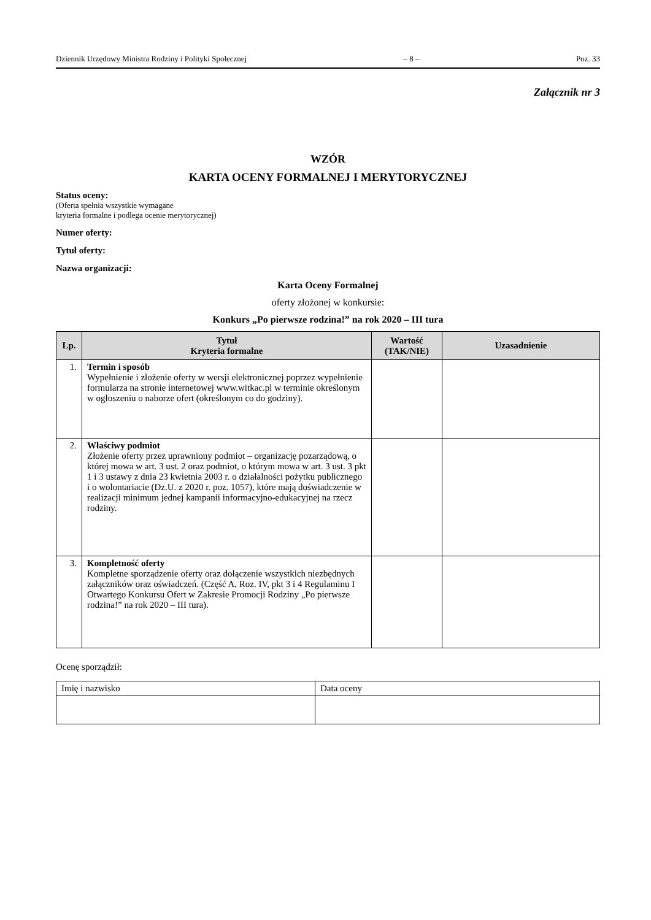Dziennik Urzędowy Ministra Rodziny i Polityki Społecznej – 8 – Poz. 33
Załącznik nr 3
WZÓR
KARTA OCENY FORMALNEJ I MERYTORYCZNEJ
Status oceny:
(Oferta spełnia wszystkie wymagane
kryteria formalne i podlega ocenie merytorycznej)
Numer oferty:
Tytuł oferty:
Nazwa organizacji:
Karta Oceny Formalnej
oferty złożonej w konkursie:
Konkurs „Po pierwsze rodzina!” na rok 2020 – III tura
| Lp. | Tytuł Kryteria formalne | Wartość (TAK/NIE) | Uzasadnienie |
| --- | --- | --- | --- |
| 1. | Termin i sposób Wypełnienie i złożenie oferty w wersji elektronicznej poprzez wypełnienie formularza na stronie internetowej www.witkac.pl w terminie określonym w ogłoszeniu o naborze ofert (określonym co do godziny). | | |
| 2. | Właściwy podmiot Złożenie oferty przez uprawniony podmiot – organizację pozarządową, o której mowa w art. 3 ust. 2 oraz podmiot, o którym mowa w art. 3 ust. 3 pkt 1 i 3 ustawy z dnia 23 kwietnia 2003 r. o działalności pożytku publicznego i o wolontariacie (Dz.U. z 2020 r. poz. 1057), które mają doświadczenie w realizacji minimum jednej kampanii informacyjno-edukacyjnej na rzecz rodziny. | | |
| 3. | Kompletność oferty Kompletne sporządzenie oferty oraz dołączenie wszystkich niezbędnych załączników oraz oświadczeń. (Część A, Roz. IV, pkt 3 i 4 Regulaminu I Otwartego Konkursu Ofert w Zakresie Promocji Rodziny „Po pierwsze rodzina!” na rok 2020 – III tura). | | |
Ocenę sporządził:
| Imię i nazwisko | Data oceny |